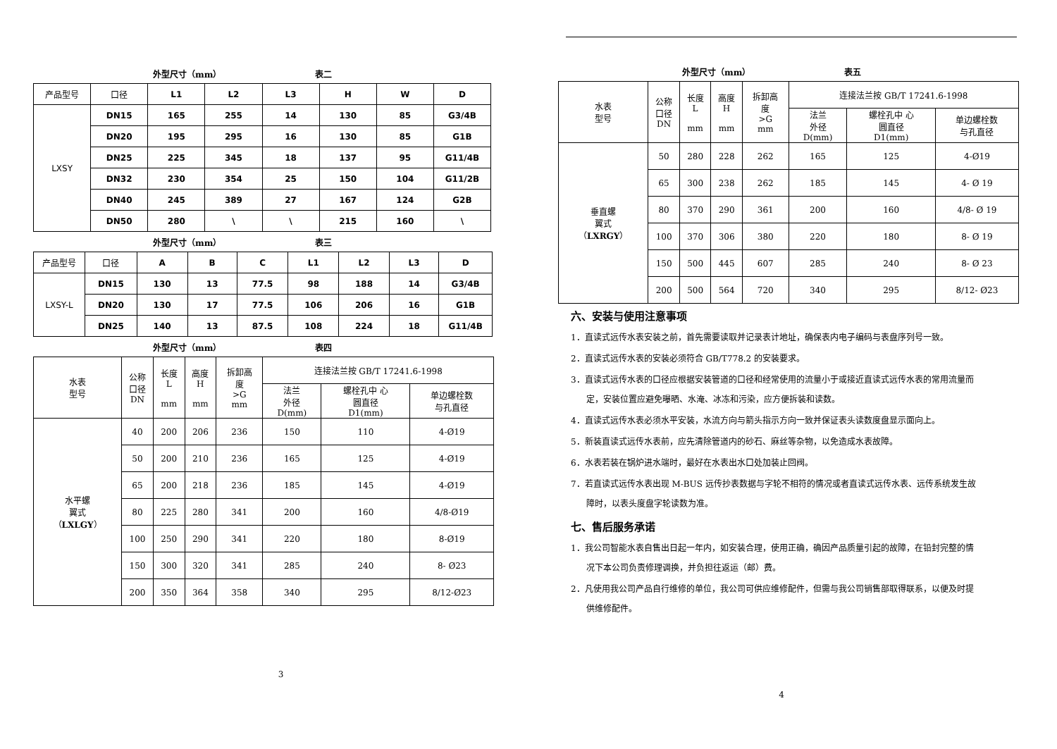外型尺寸（mm） 表二
| 产品型号 | 口径 | L1 | L2 | L3 | H | W | D |
| LXSY | DN15 | 165 | 255 | 14 | 130 | 85 | G3/4B |
| | DN20 | 195 | 295 | 16 | 130 | 85 | G1B |
| | DN25 | 225 | 345 | 18 | 137 | 95 | G11/4B |
| | DN32 | 230 | 354 | 25 | 150 | 104 | G11/2B |
| | DN40 | 245 | 389 | 27 | 167 | 124 | G2B |
| | DN50 | 280 | \ | \ | 215 | 160 | \ |
外型尺寸（mm） 表三
| 产品型号 | 口径 | A | B | C | L1 | L2 | L3 | D |
| LXSY-L | DN15 | 130 | 13 | 77.5 | 98 | 188 | 14 | G3/4B |
| | DN20 | 130 | 17 | 77.5 | 106 | 206 | 16 | G1B |
| | DN25 | 140 | 13 | 87.5 | 108 | 224 | 18 | G11/4B |
外型尺寸（mm） 表四
| 水表 型号 | 公称 口径 DN | 长度 L mm | 高度 H mm | 拆卸高 度 >G mm | 连接法兰按 GB/T 17241.6-1998 | | |
| | | | | | 法兰 外径 D(mm) | 螺栓孔中 心 圆直径 D1(mm) | 单边螺栓数 与孔直径 |
| 水平螺 翼式 （ LXLGY ） | 40 | 200 | 206 | 236 | 150 | 110 | 4-Ø19 |
| | 50 | 200 | 210 | 236 | 165 | 125 | 4-Ø19 |
| | 65 | 200 | 218 | 236 | 185 | 145 | 4-Ø19 |
| | 80 | 225 | 280 | 341 | 200 | 160 | 4/8-Ø19 |
| | 100 | 250 | 290 | 341 | 220 | 180 | 8-Ø19 |
| | 150 | 300 | 320 | 341 | 285 | 240 | 8- Ø23 |
| | 200 | 350 | 364 | 358 | 340 | 295 | 8/12-Ø23 |
3
外型尺寸（mm） 表五
| 水表 型号 | 公称 口径 DN | 长度 L mm | 高度 H mm | 拆卸高 度 >G mm | 连接法兰按 GB/T 17241.6-1998 | | |
| | | | | | 法兰 外径 D(mm) | 螺栓孔中 心 圆直径 D1(mm) | 单边螺栓数 与孔直径 |
| 垂直螺 翼式 （ LXRGY ） | 50 | 280 | 228 | 262 | 165 | 125 | 4-Ø19 |
| | 65 | 300 | 238 | 262 | 185 | 145 | 4- Ø 19 |
| | 80 | 370 | 290 | 361 | 200 | 160 | 4/8- Ø 19 |
| | 100 | 370 | 306 | 380 | 220 | 180 | 8- Ø 19 |
| | 150 | 500 | 445 | 607 | 285 | 240 | 8- Ø 23 |
| | 200 | 500 | 564 | 720 | 340 | 295 | 8/12- Ø23 |
六、安装与使用注意事项
1．直读式远传水表安装之前，首先需要读取并记录表计地址，确保表内电子编码与表盘序列号一致。
2．直读式远传水表的安装必须符合 GB/T778.2 的安装要求。
3．直读式远传水表的口径应根据安装管道的口径和经常使用的流量小于或接近直读式远传水表的常用流量而
定，安装位置应避免曝晒、水淹、冰冻和污染，应方便拆装和读数。
4．直读式远传水表必须水平安装，水流方向与箭头指示方向一致并保证表头读数度盘显示面向上。
5．新装直读式远传水表前，应先清除管道内的砂石、麻丝等杂物，以免造成水表故障。
6．水表若装在锅炉进水端时，最好在水表出水口处加装止回阀。
7．若直读式远传水表出现 M-BUS 远传抄表数据与字轮不相符的情况或者直读式远传水表、远传系统发生故
障时，以表头度盘字轮读数为准。
七、售后服务承诺
1．我公司智能水表自售出日起一年内，如安装合理，使用正确，确因产品质量引起的故障，在铅封完整的情
况下本公司负责修理调换，并负担往返运（邮）费。
2．凡使用我公司产品自行维修的单位，我公司可供应维修配件，但需与我公司销售部取得联系，以便及时提
供维修配件。
4